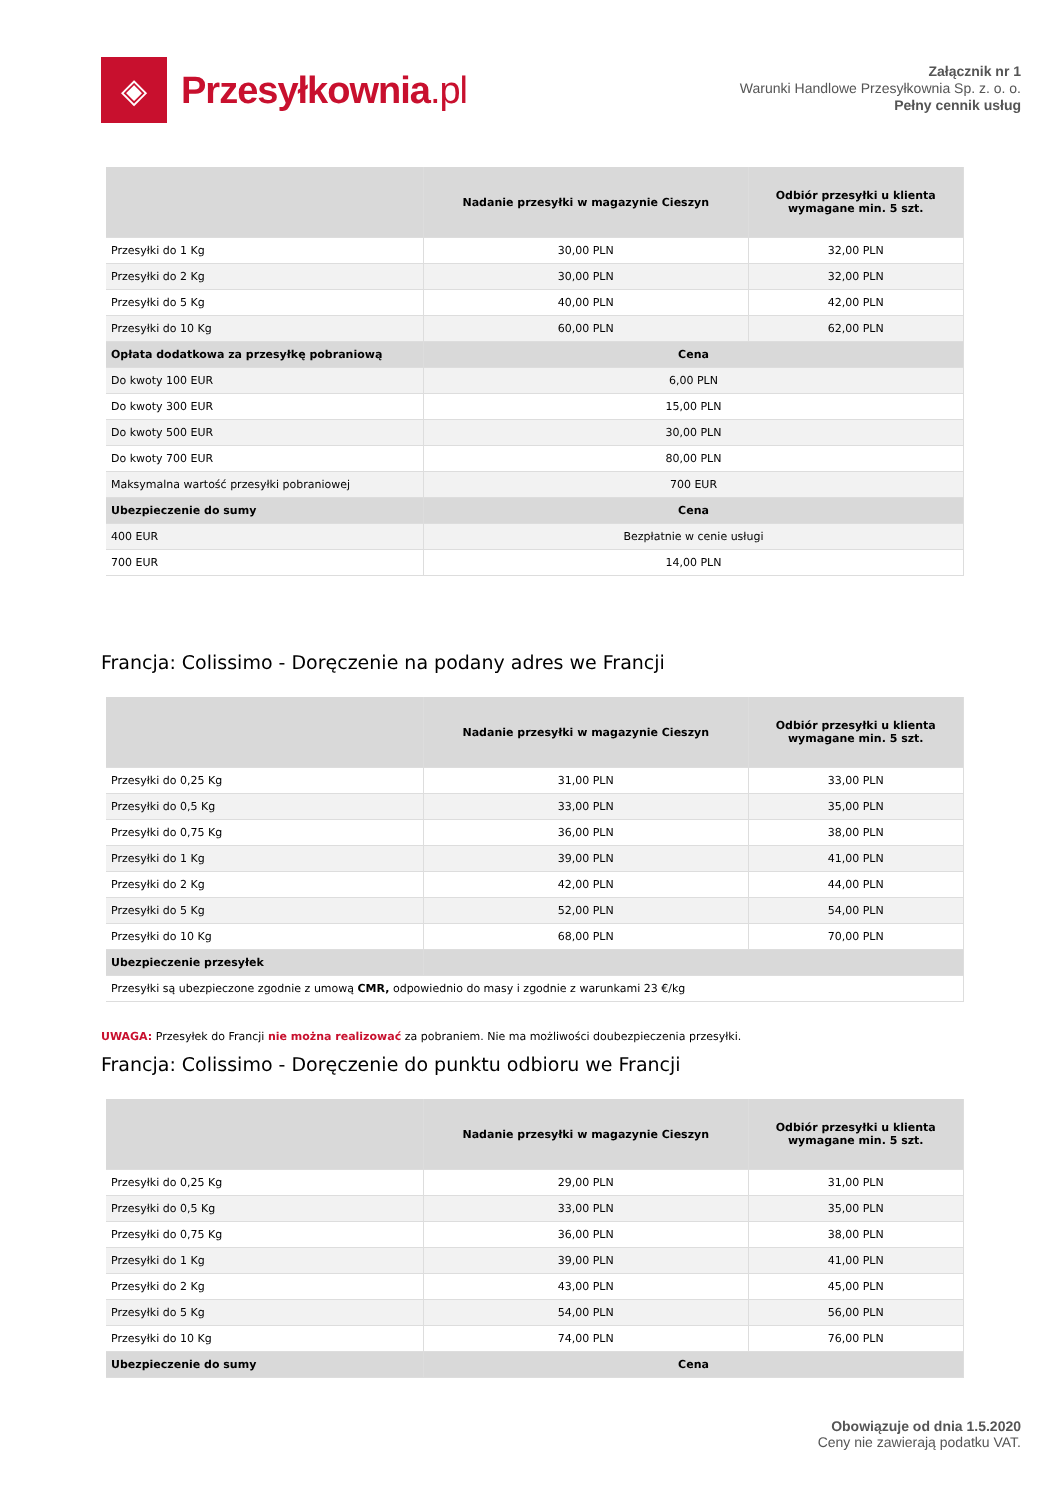◈
Przesyłkownia.pl
Załącznik nr 1
Warunki Handlowe Przesyłkownia Sp. z. o. o.
Pełny cennik usług
| | Nadanie przesyłki w magazynie Cieszyn | Odbiór przesyłki u klienta wymagane min. 5 szt. |
| --- | --- | --- |
| Przesyłki do 1 Kg | 30,00 PLN | 32,00 PLN |
| Przesyłki do 2 Kg | 30,00 PLN | 32,00 PLN |
| Przesyłki do 5 Kg | 40,00 PLN | 42,00 PLN |
| Przesyłki do 10 Kg | 60,00 PLN | 62,00 PLN |
| Opłata dodatkowa za przesyłkę pobraniową | Cena | |
| Do kwoty 100 EUR | 6,00 PLN | |
| Do kwoty 300 EUR | 15,00 PLN | |
| Do kwoty 500 EUR | 30,00 PLN | |
| Do kwoty 700 EUR | 80,00 PLN | |
| Maksymalna wartość przesyłki pobraniowej | 700 EUR | |
| Ubezpieczenie do sumy | Cena | |
| 400 EUR | Bezpłatnie w cenie usługi | |
| 700 EUR | 14,00 PLN | |
Francja: Colissimo - Doręczenie na podany adres we Francji
| | Nadanie przesyłki w magazynie Cieszyn | Odbiór przesyłki u klienta wymagane min. 5 szt. |
| --- | --- | --- |
| Przesyłki do 0,25 Kg | 31,00 PLN | 33,00 PLN |
| Przesyłki do 0,5 Kg | 33,00 PLN | 35,00 PLN |
| Przesyłki do 0,75 Kg | 36,00 PLN | 38,00 PLN |
| Przesyłki do 1 Kg | 39,00 PLN | 41,00 PLN |
| Przesyłki do 2 Kg | 42,00 PLN | 44,00 PLN |
| Przesyłki do 5 Kg | 52,00 PLN | 54,00 PLN |
| Przesyłki do 10 Kg | 68,00 PLN | 70,00 PLN |
| Ubezpieczenie przesyłek | | |
| Przesyłki są ubezpieczone zgodnie z umową CMR, odpowiednio do masy i zgodnie z warunkami 23 €/kg | | |
UWAGA: Przesyłek do Francji nie można realizować za pobraniem. Nie ma możliwości doubezpieczenia przesyłki.
Francja: Colissimo - Doręczenie do punktu odbioru we Francji
| | Nadanie przesyłki w magazynie Cieszyn | Odbiór przesyłki u klienta wymagane min. 5 szt. |
| --- | --- | --- |
| Przesyłki do 0,25 Kg | 29,00 PLN | 31,00 PLN |
| Przesyłki do 0,5 Kg | 33,00 PLN | 35,00 PLN |
| Przesyłki do 0,75 Kg | 36,00 PLN | 38,00 PLN |
| Przesyłki do 1 Kg | 39,00 PLN | 41,00 PLN |
| Przesyłki do 2 Kg | 43,00 PLN | 45,00 PLN |
| Przesyłki do 5 Kg | 54,00 PLN | 56,00 PLN |
| Przesyłki do 10 Kg | 74,00 PLN | 76,00 PLN |
| Ubezpieczenie do sumy | Cena | |
Obowiązuje od dnia 1.5.2020
Ceny nie zawierają podatku VAT.